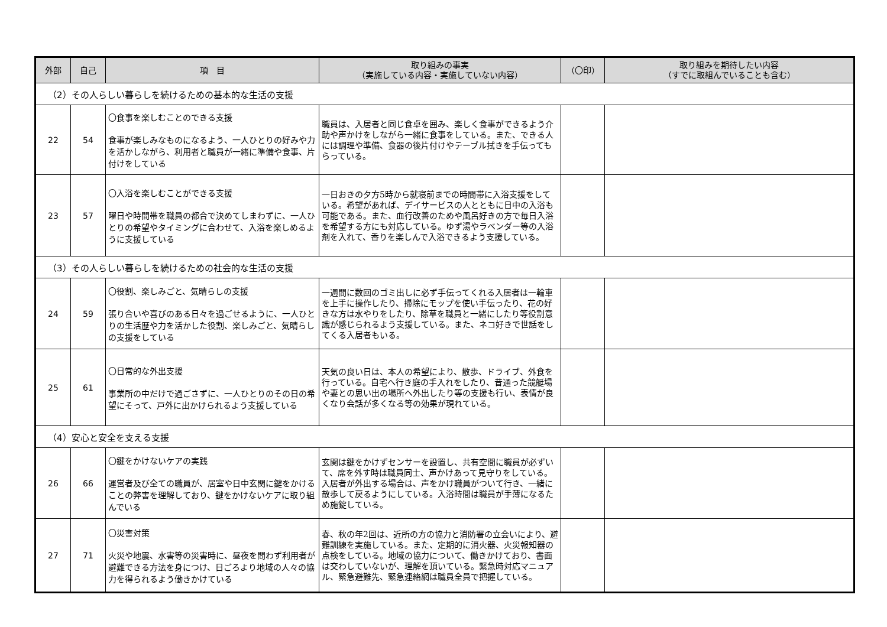| 外部 | 自己 | 項 目 | 取り組みの事実 （実施している内容・実施していない内容） | （〇印） | 取り組みを期待したい内容 （すでに取組んでいることも含む） |
| --- | --- | --- | --- | --- | --- |
| （2）その人らしい暮らしを続けるための基本的な生活の支援 | | | | | |
| 22 | 54 | 〇食事を楽しむことのできる支援 食事が楽しみなものになるよう、一人ひとりの好みや力を活かしながら、利用者と職員が一緒に準備や食事、片付けをしている | 職員は、入居者と同じ食卓を囲み、楽しく食事ができるよう介助や声かけをしながら一緒に食事をしている。また、できる人には調理や準備、食器の後片付けやテーブル拭きを手伝ってもらっている。 | | |
| 23 | 57 | 〇入浴を楽しむことができる支援 曜日や時間帯を職員の都合で決めてしまわずに、一人ひとりの希望やタイミングに合わせて、入浴を楽しめるように支援している | 一日おきの夕方5時から就寝前までの時間帯に入浴支援をしている。希望があれば、デイサービスの人とともに日中の入浴も可能である。また、血行改善のためや風呂好きの方で毎日入浴を希望する方にも対応している。ゆず湯やラベンダー等の入浴剤を入れて、香りを楽しんで入浴できるよう支援している。 | | |
| （3）その人らしい暮らしを続けるための社会的な生活の支援 | | | | | |
| 24 | 59 | 〇役割、楽しみごと、気晴らしの支援 張り合いや喜びのある日々を過ごせるように、一人ひとりの生活歴や力を活かした役割、楽しみごと、気晴らしの支援をしている | 一週間に数回のゴミ出しに必ず手伝ってくれる入居者は一輪車を上手に操作したり、掃除にモップを使い手伝ったり、花の好きな方は水やりをしたり、除草を職員と一緒にしたり等役割意識が感じられるよう支援している。また、ネコ好きで世話をしてくる入居者もいる。 | | |
| 25 | 61 | 〇日常的な外出支援 事業所の中だけで過ごさずに、一人ひとりのその日の希望にそって、戸外に出かけられるよう支援している | 天気の良い日は、本人の希望により、散歩、ドライブ、外食を行っている。自宅へ行き庭の手入れをしたり、昔通った競艇場や妻との思い出の場所へ外出したり等の支援も行い、表情が良くなり会話が多くなる等の効果が現れている。 | | |
| （4）安心と安全を支える支援 | | | | | |
| 26 | 66 | 〇鍵をかけないケアの実践 運営者及び全ての職員が、居室や日中玄関に鍵をかけることの弊害を理解しており、鍵をかけないケアに取り組んでいる | 玄関は鍵をかけずセンサーを設置し、共有空間に職員が必ずいて、席を外す時は職員同士、声かけあって見守りをしている。入居者が外出する場合は、声をかけ職員がついて行き、一緒に散歩して戻るようにしている。入浴時間は職員が手薄になるため施錠している。 | | |
| 27 | 71 | 〇災害対策 火災や地震、水害等の災害時に、昼夜を問わず利用者が避難できる方法を身につけ、日ごろより地域の人々の協力を得られるよう働きかけている | 春、秋の年2回は、近所の方の協力と消防署の立会いにより、避難訓練を実施している。また、定期的に消火器、火災報知器の点検をしている。地域の協力について、働きかけており、書面は交わしていないが、理解を頂いている。緊急時対応マニュアル、緊急避難先、緊急連絡網は職員全員で把握している。 | | |